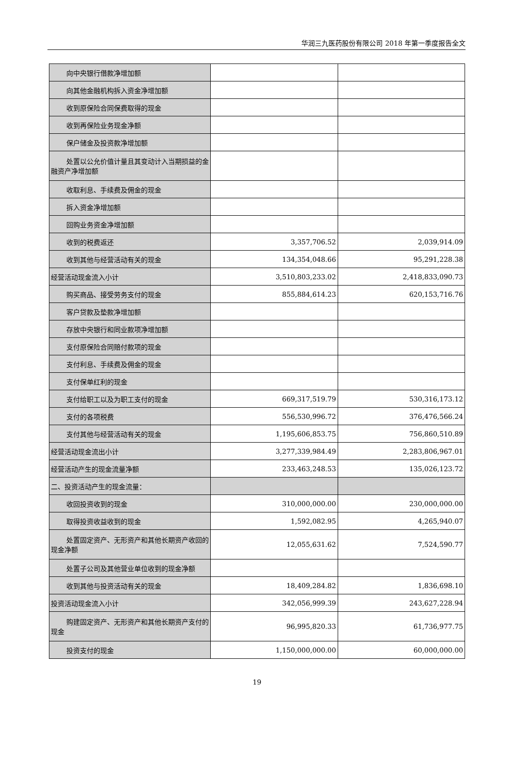华润三九医药股份有限公司 2018 年第一季度报告全文
| 向中央银行借款净增加额 | | |
| 向其他金融机构拆入资金净增加额 | | |
| 收到原保险合同保费取得的现金 | | |
| 收到再保险业务现金净额 | | |
| 保户储金及投资款净增加额 | | |
| 处置以公允价值计量且其变动计入当期损益的金融资产净增加额 | | |
| 收取利息、手续费及佣金的现金 | | |
| 拆入资金净增加额 | | |
| 回购业务资金净增加额 | | |
| 收到的税费返还 | 3,357,706.52 | 2,039,914.09 |
| 收到其他与经营活动有关的现金 | 134,354,048.66 | 95,291,228.38 |
| 经营活动现金流入小计 | 3,510,803,233.02 | 2,418,833,090.73 |
| 购买商品、接受劳务支付的现金 | 855,884,614.23 | 620,153,716.76 |
| 客户贷款及垫款净增加额 | | |
| 存放中央银行和同业款项净增加额 | | |
| 支付原保险合同赔付款项的现金 | | |
| 支付利息、手续费及佣金的现金 | | |
| 支付保单红利的现金 | | |
| 支付给职工以及为职工支付的现金 | 669,317,519.79 | 530,316,173.12 |
| 支付的各项税费 | 556,530,996.72 | 376,476,566.24 |
| 支付其他与经营活动有关的现金 | 1,195,606,853.75 | 756,860,510.89 |
| 经营活动现金流出小计 | 3,277,339,984.49 | 2,283,806,967.01 |
| 经营活动产生的现金流量净额 | 233,463,248.53 | 135,026,123.72 |
| 二、投资活动产生的现金流量： | | |
| 收回投资收到的现金 | 310,000,000.00 | 230,000,000.00 |
| 取得投资收益收到的现金 | 1,592,082.95 | 4,265,940.07 |
| 处置固定资产、无形资产和其他长期资产收回的现金净额 | 12,055,631.62 | 7,524,590.77 |
| 处置子公司及其他营业单位收到的现金净额 | | |
| 收到其他与投资活动有关的现金 | 18,409,284.82 | 1,836,698.10 |
| 投资活动现金流入小计 | 342,056,999.39 | 243,627,228.94 |
| 购建固定资产、无形资产和其他长期资产支付的现金 | 96,995,820.33 | 61,736,977.75 |
| 投资支付的现金 | 1,150,000,000.00 | 60,000,000.00 |
19